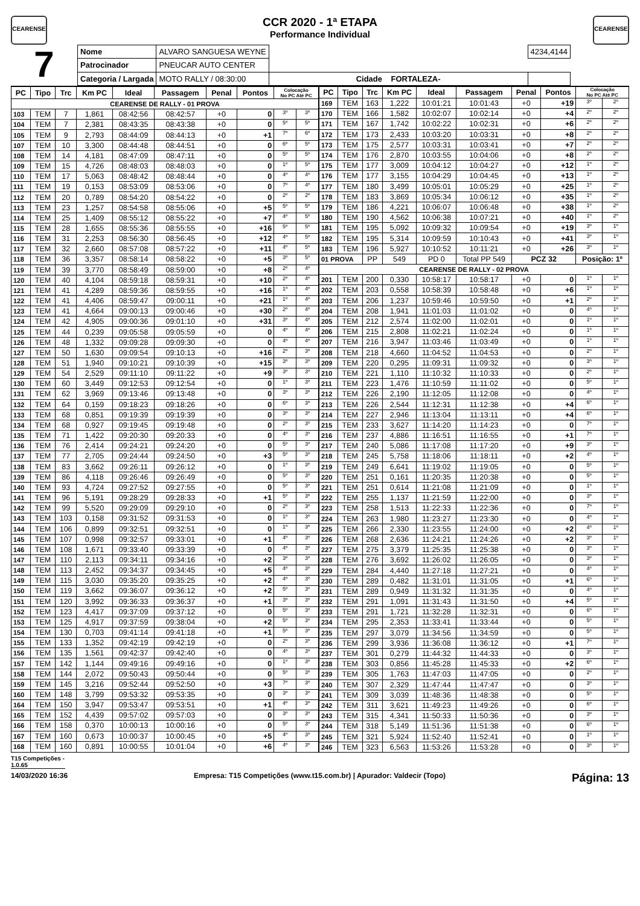CEARENSE
CCR 2020 - 1ª ETAPA
Performance Individual
CEARENSE
7
| Nome | ALVARO SANGUESA WEYNE | | | 4234,4144 |
| Patrocinador | PNEUCAR AUTO CENTER | | | |
| Categoria / Largada | | MOTO RALLY / 08:30:00 | Cidade FORTALEZA- | |
| PC | Tipo | Trc | Km PC | Ideal | Passagem | Penal | Pontos | Colocação No PC Até PC | |
| --- | --- | --- | --- | --- | --- | --- | --- | --- | --- |
| CEARENSE DE RALLY - 01 PROVA | | | | | | | | | |
| 103 | TEM | 7 | 1,861 | 08:42:56 | 08:42:57 | +0 | 0 | 3º | 3º |
| 104 | TEM | 7 | 2,381 | 08:43:35 | 08:43:38 | +0 | 0 | 5º | 5º |
| 105 | TEM | 9 | 2,793 | 08:44:09 | 08:44:13 | +0 | +1 | 7º | 6º |
| 107 | TEM | 10 | 3,300 | 08:44:48 | 08:44:51 | +0 | 0 | 6º | 5º |
| 108 | TEM | 14 | 4,181 | 08:47:09 | 08:47:11 | +0 | 0 | 5º | 5º |
| 109 | TEM | 15 | 4,726 | 08:48:03 | 08:48:03 | +0 | 0 | 1º | 5º |
| 110 | TEM | 17 | 5,063 | 08:48:42 | 08:48:44 | +0 | 0 | 4º | 4º |
| 111 | TEM | 19 | 0,153 | 08:53:09 | 08:53:06 | +0 | 0 | 7º | 4º |
| 112 | TEM | 20 | 0,789 | 08:54:20 | 08:54:22 | +0 | 0 | 2º | 2º |
| 113 | TEM | 23 | 1,257 | 08:54:58 | 08:55:06 | +0 | +5 | 5º | 5º |
| 114 | TEM | 25 | 1,409 | 08:55:12 | 08:55:22 | +0 | +7 | 4º | 5º |
| 115 | TEM | 28 | 1,655 | 08:55:36 | 08:55:55 | +0 | +16 | 5º | 5º |
| 116 | TEM | 31 | 2,253 | 08:56:30 | 08:56:45 | +0 | +12 | 4º | 5º |
| 117 | TEM | 32 | 2,660 | 08:57:08 | 08:57:22 | +0 | +11 | 4º | 5º |
| 118 | TEM | 36 | 3,357 | 08:58:14 | 08:58:22 | +0 | +5 | 3º | 5º |
| 119 | TEM | 39 | 3,770 | 08:58:49 | 08:59:00 | +0 | +8 | 2º | 4º |
| 120 | TEM | 40 | 4,104 | 08:59:18 | 08:59:31 | +0 | +10 | 2º | 4º |
| 121 | TEM | 41 | 4,289 | 08:59:36 | 08:59:55 | +0 | +16 | 1º | 4º |
| 122 | TEM | 41 | 4,406 | 08:59:47 | 09:00:11 | +0 | +21 | 1º | 4º |
| 123 | TEM | 41 | 4,664 | 09:00:13 | 09:00:46 | +0 | +30 | 2º | 4º |
| 124 | TEM | 42 | 4,905 | 09:00:36 | 09:01:10 | +0 | +31 | 3º | 4º |
| 125 | TEM | 44 | 0,239 | 09:05:58 | 09:05:59 | +0 | 0 | 4º | 4º |
| 126 | TEM | 48 | 1,332 | 09:09:28 | 09:09:30 | +0 | 0 | 4º | 4º |
| 127 | TEM | 50 | 1,630 | 09:09:54 | 09:10:13 | +0 | +16 | 2º | 3º |
| 128 | TEM | 51 | 1,940 | 09:10:21 | 09:10:39 | +0 | +15 | 3º | 3º |
| 129 | TEM | 54 | 2,529 | 09:11:10 | 09:11:22 | +0 | +9 | 3º | 3º |
| 130 | TEM | 60 | 3,449 | 09:12:53 | 09:12:54 | +0 | 0 | 1º | 3º |
| 131 | TEM | 62 | 3,969 | 09:13:46 | 09:13:48 | +0 | 0 | 3º | 3º |
| 132 | TEM | 64 | 0,159 | 09:18:23 | 09:18:26 | +0 | 0 | 6º | 3º |
| 133 | TEM | 68 | 0,851 | 09:19:39 | 09:19:39 | +0 | 0 | 3º | 3º |
| 134 | TEM | 68 | 0,927 | 09:19:45 | 09:19:48 | +0 | 0 | 2º | 3º |
| 135 | TEM | 71 | 1,422 | 09:20:30 | 09:20:33 | +0 | 0 | 4º | 3º |
| 136 | TEM | 76 | 2,414 | 09:24:21 | 09:24:20 | +0 | 0 | 5º | 3º |
| 137 | TEM | 77 | 2,705 | 09:24:44 | 09:24:50 | +0 | +3 | 5º | 3º |
| 138 | TEM | 83 | 3,662 | 09:26:11 | 09:26:12 | +0 | 0 | 1º | 3º |
| 139 | TEM | 86 | 4,118 | 09:26:46 | 09:26:49 | +0 | 0 | 5º | 3º |
| 140 | TEM | 93 | 4,724 | 09:27:52 | 09:27:55 | +0 | 0 | 5º | 3º |
| 141 | TEM | 96 | 5,191 | 09:28:29 | 09:28:33 | +0 | +1 | 5º | 3º |
| 142 | TEM | 99 | 5,520 | 09:29:09 | 09:29:10 | +0 | 0 | 2º | 3º |
| 143 | TEM | 103 | 0,158 | 09:31:52 | 09:31:53 | +0 | 0 | 1º | 3º |
| 144 | TEM | 106 | 0,899 | 09:32:51 | 09:32:51 | +0 | 0 | 1º | 3º |
| 145 | TEM | 107 | 0,998 | 09:32:57 | 09:33:01 | +0 | +1 | 4º | 3º |
| 146 | TEM | 108 | 1,671 | 09:33:40 | 09:33:39 | +0 | 0 | 4º | 3º |
| 147 | TEM | 110 | 2,113 | 09:34:11 | 09:34:16 | +0 | +2 | 3º | 3º |
| 148 | TEM | 113 | 2,452 | 09:34:37 | 09:34:45 | +0 | +5 | 4º | 3º |
| 149 | TEM | 115 | 3,030 | 09:35:20 | 09:35:25 | +0 | +2 | 4º | 3º |
| 150 | TEM | 119 | 3,662 | 09:36:07 | 09:36:12 | +0 | +2 | 5º | 3º |
| 151 | TEM | 120 | 3,992 | 09:36:33 | 09:36:37 | +0 | +1 | 3º | 3º |
| 152 | TEM | 123 | 4,417 | 09:37:09 | 09:37:12 | +0 | 0 | 5º | 3º |
| 153 | TEM | 125 | 4,917 | 09:37:59 | 09:38:04 | +0 | +2 | 5º | 3º |
| 154 | TEM | 130 | 0,703 | 09:41:14 | 09:41:18 | +0 | +1 | 5º | 3º |
| 155 | TEM | 133 | 1,352 | 09:42:19 | 09:42:19 | +0 | 0 | 2º | 3º |
| 156 | TEM | 135 | 1,561 | 09:42:37 | 09:42:40 | +0 | 0 | 4º | 3º |
| 157 | TEM | 142 | 1,144 | 09:49:16 | 09:49:16 | +0 | 0 | 1º | 3º |
| 158 | TEM | 144 | 2,072 | 09:50:43 | 09:50:44 | +0 | 0 | 5º | 3º |
| 159 | TEM | 145 | 3,216 | 09:52:44 | 09:52:50 | +0 | +3 | 7º | 3º |
| 160 | TEM | 148 | 3,799 | 09:53:32 | 09:53:35 | +0 | 0 | 3º | 3º |
| 164 | TEM | 150 | 3,947 | 09:53:47 | 09:53:51 | +0 | +1 | 4º | 3º |
| 165 | TEM | 152 | 4,439 | 09:57:02 | 09:57:03 | +0 | 0 | 3º | 3º |
| 166 | TEM | 158 | 0,370 | 10:00:13 | 10:00:16 | +0 | 0 | 5º | 3º |
| 167 | TEM | 160 | 0,673 | 10:00:37 | 10:00:45 | +0 | +5 | 4º | 3º |
| 168 | TEM | 160 | 0,891 | 10:00:55 | 10:01:04 | +0 | +6 | 4º | 3º |
| PC | Tipo | Trc | Km PC | Ideal | Passagem | Penal | Pontos | Colocação No PC Até PC | |
| --- | --- | --- | --- | --- | --- | --- | --- | --- | --- |
| 169 | TEM | 163 | 1,222 | 10:01:21 | 10:01:43 | +0 | +19 | 3º | 2º |
| 170 | TEM | 166 | 1,582 | 10:02:07 | 10:02:14 | +0 | +4 | 2º | 2º |
| 171 | TEM | 167 | 1,742 | 10:02:22 | 10:02:31 | +0 | +6 | 2º | 2º |
| 172 | TEM | 173 | 2,433 | 10:03:20 | 10:03:31 | +0 | +8 | 2º | 2º |
| 173 | TEM | 175 | 2,577 | 10:03:31 | 10:03:41 | +0 | +7 | 2º | 2º |
| 174 | TEM | 176 | 2,870 | 10:03:55 | 10:04:06 | +0 | +8 | 2º | 2º |
| 175 | TEM | 177 | 3,009 | 10:04:12 | 10:04:27 | +0 | +12 | 1º | 2º |
| 176 | TEM | 177 | 3,155 | 10:04:29 | 10:04:45 | +0 | +13 | 1º | 2º |
| 177 | TEM | 180 | 3,499 | 10:05:01 | 10:05:29 | +0 | +25 | 1º | 2º |
| 178 | TEM | 183 | 3,869 | 10:05:34 | 10:06:12 | +0 | +35 | 1º | 2º |
| 179 | TEM | 186 | 4,221 | 10:06:07 | 10:06:48 | +0 | +38 | 1º | 2º |
| 180 | TEM | 190 | 4,562 | 10:06:38 | 10:07:21 | +0 | +40 | 1º | 2º |
| 181 | TEM | 195 | 5,092 | 10:09:32 | 10:09:54 | +0 | +19 | 3º | 1º |
| 182 | TEM | 195 | 5,314 | 10:09:59 | 10:10:43 | +0 | +41 | 3º | 1º |
| 183 | TEM | 196 | 5,927 | 10:10:52 | 10:11:21 | +0 | +26 | 3º | 1º |
| 01 PROVA | | PP | 549 | PD 0 | Total PP 549 | PCZ 32 | | Posição: 1º | |
| CEARENSE DE RALLY - 02 PROVA | | | | | | | | | |
| 201 | TEM | 200 | 0,330 | 10:58:17 | 10:58:17 | +0 | 0 | 1º | 1º |
| 202 | TEM | 203 | 0,558 | 10:58:39 | 10:58:48 | +0 | +6 | 1º | 1º |
| 203 | TEM | 206 | 1,237 | 10:59:46 | 10:59:50 | +0 | +1 | 2º | 1º |
| 204 | TEM | 208 | 1,941 | 11:01:03 | 11:01:02 | +0 | 0 | 4º | 1º |
| 205 | TEM | 212 | 2,574 | 11:02:00 | 11:02:01 | +0 | 0 | 1º | 1º |
| 206 | TEM | 215 | 2,808 | 11:02:21 | 11:02:24 | +0 | 0 | 1º | 1º |
| 207 | TEM | 216 | 3,947 | 11:03:46 | 11:03:49 | +0 | 0 | 1º | 1º |
| 208 | TEM | 218 | 4,660 | 11:04:52 | 11:04:53 | +0 | 0 | 2º | 1º |
| 209 | TEM | 220 | 0,295 | 11:09:31 | 11:09:32 | +0 | 0 | 3º | 1º |
| 210 | TEM | 221 | 1,110 | 11:10:32 | 11:10:33 | +0 | 0 | 2º | 1º |
| 211 | TEM | 223 | 1,476 | 11:10:59 | 11:11:02 | +0 | 0 | 5º | 1º |
| 212 | TEM | 226 | 2,190 | 11:12:05 | 11:12:08 | +0 | 0 | 4º | 1º |
| 213 | TEM | 226 | 2,544 | 11:12:31 | 11:12:38 | +0 | +4 | 6º | 1º |
| 214 | TEM | 227 | 2,946 | 11:13:04 | 11:13:11 | +0 | +4 | 6º | 1º |
| 215 | TEM | 233 | 3,627 | 11:14:20 | 11:14:23 | +0 | 0 | 7º | 1º |
| 216 | TEM | 237 | 4,886 | 11:16:51 | 11:16:55 | +0 | +1 | 7º | 1º |
| 217 | TEM | 240 | 5,086 | 11:17:08 | 11:17:20 | +0 | +9 | 3º | 1º |
| 218 | TEM | 245 | 5,758 | 11:18:06 | 11:18:11 | +0 | +2 | 4º | 1º |
| 219 | TEM | 249 | 6,641 | 11:19:02 | 11:19:05 | +0 | 0 | 5º | 1º |
| 220 | TEM | 251 | 0,161 | 11:20:35 | 11:20:38 | +0 | 0 | 5º | 1º |
| 221 | TEM | 251 | 0,614 | 11:21:08 | 11:21:09 | +0 | 0 | 1º | 1º |
| 222 | TEM | 255 | 1,137 | 11:21:59 | 11:22:00 | +0 | 0 | 3º | 1º |
| 223 | TEM | 258 | 1,513 | 11:22:33 | 11:22:36 | +0 | 0 | 7º | 1º |
| 224 | TEM | 263 | 1,980 | 11:23:27 | 11:23:30 | +0 | 0 | 4º | 1º |
| 225 | TEM | 266 | 2,330 | 11:23:55 | 11:24:00 | +0 | +2 | 4º | 1º |
| 226 | TEM | 268 | 2,636 | 11:24:21 | 11:24:26 | +0 | +2 | 3º | 1º |
| 227 | TEM | 275 | 3,379 | 11:25:35 | 11:25:38 | +0 | 0 | 3º | 1º |
| 228 | TEM | 276 | 3,692 | 11:26:02 | 11:26:05 | +0 | 0 | 3º | 1º |
| 229 | TEM | 284 | 4,440 | 11:27:18 | 11:27:21 | +0 | 0 | 4º | 1º |
| 230 | TEM | 289 | 0,482 | 11:31:01 | 11:31:05 | +0 | +1 | 6º | 1º |
| 231 | TEM | 289 | 0,949 | 11:31:32 | 11:31:35 | +0 | 0 | 4º | 1º |
| 232 | TEM | 291 | 1,091 | 11:31:43 | 11:31:50 | +0 | +4 | 5º | 1º |
| 233 | TEM | 291 | 1,721 | 11:32:28 | 11:32:31 | +0 | 0 | 6º | 1º |
| 234 | TEM | 295 | 2,353 | 11:33:41 | 11:33:44 | +0 | 0 | 5º | 1º |
| 235 | TEM | 297 | 3,079 | 11:34:56 | 11:34:59 | +0 | 0 | 5º | 1º |
| 236 | TEM | 299 | 3,936 | 11:36:08 | 11:36:12 | +0 | +1 | 7º | 1º |
| 237 | TEM | 301 | 0,279 | 11:44:32 | 11:44:33 | +0 | 0 | 3º | 1º |
| 238 | TEM | 303 | 0,856 | 11:45:28 | 11:45:33 | +0 | +2 | 6º | 1º |
| 239 | TEM | 305 | 1,763 | 11:47:03 | 11:47:05 | +0 | 0 | 2º | 1º |
| 240 | TEM | 307 | 2,329 | 11:47:44 | 11:47:47 | +0 | 0 | 3º | 1º |
| 241 | TEM | 309 | 3,039 | 11:48:36 | 11:48:38 | +0 | 0 | 5º | 1º |
| 242 | TEM | 311 | 3,621 | 11:49:23 | 11:49:26 | +0 | 0 | 6º | 1º |
| 243 | TEM | 315 | 4,341 | 11:50:33 | 11:50:36 | +0 | 0 | 3º | 1º |
| 244 | TEM | 318 | 5,149 | 11:51:36 | 11:51:38 | +0 | 0 | 6º | 1º |
| 245 | TEM | 321 | 5,924 | 11:52:40 | 11:52:41 | +0 | 0 | 1º | 1º |
| 246 | TEM | 323 | 6,563 | 11:53:26 | 11:53:28 | +0 | 0 | 3º | 1º |
T15 Competições - 1.0.65
14/03/2020 16:36 Empresa: T15 Competições (www.t15.com.br) | Apurador: Valdecir (Topo) Página: 13